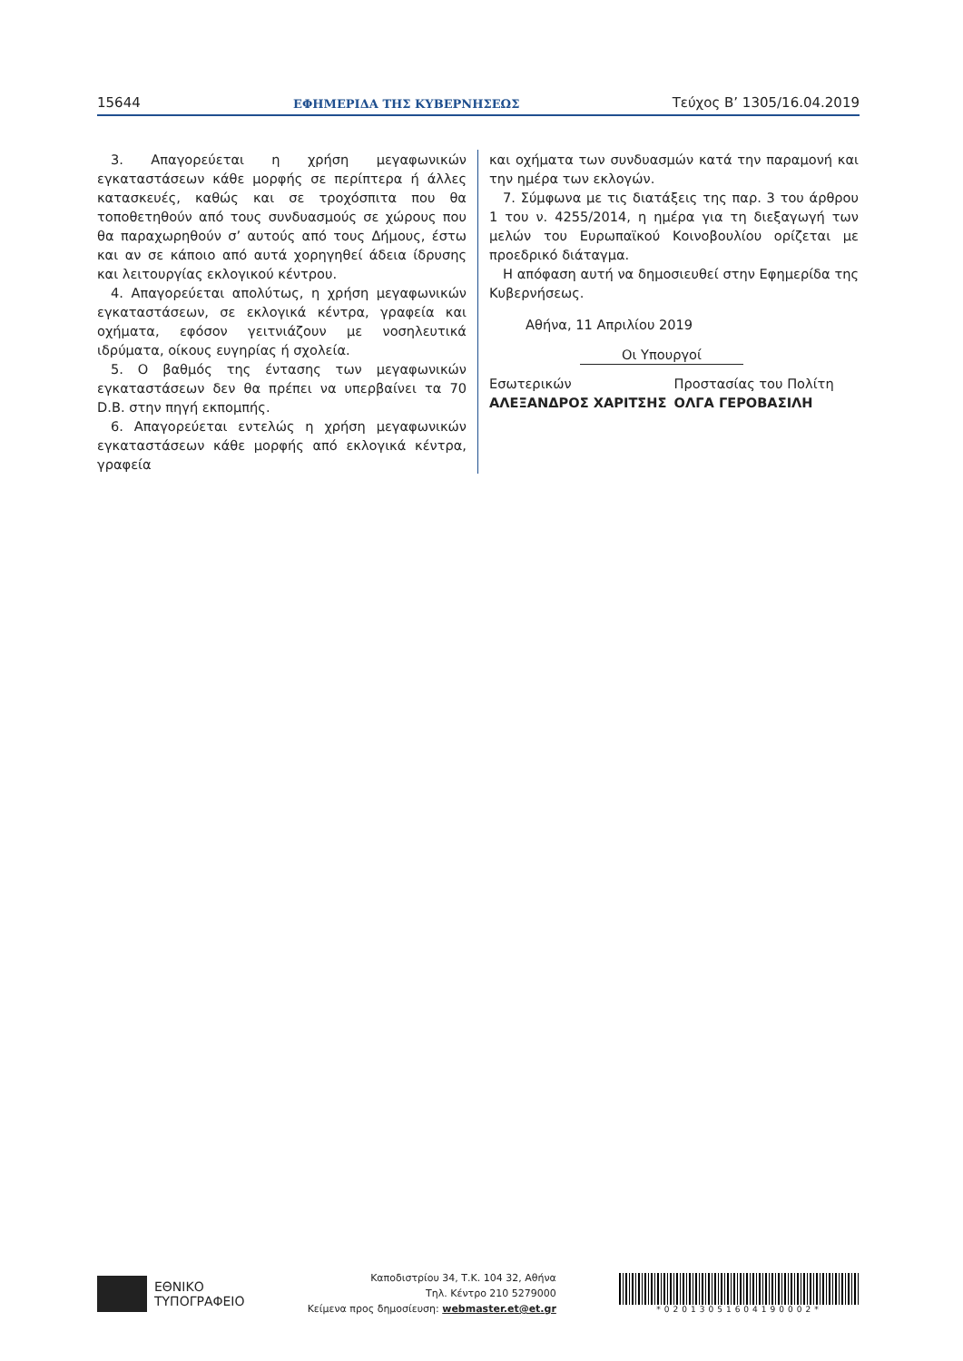15644 ΕΦΗΜΕΡΙΔΑ ΤΗΣ ΚΥΒΕΡΝΗΣΕΩΣ Τεύχος Β’ 1305/16.04.2019
3. Απαγορεύεται η χρήση μεγαφωνικών εγκαταστάσεων κάθε μορφής σε περίπτερα ή άλλες κατασκευές, καθώς και σε τροχόσπιτα που θα τοποθετηθούν από τους συνδυασμούς σε χώρους που θα παραχωρηθούν σ’ αυτούς από τους Δήμους, έστω και αν σε κάποιο από αυτά χορηγηθεί άδεια ίδρυσης και λειτουργίας εκλογικού κέντρου.
4. Απαγορεύεται απολύτως, η χρήση μεγαφωνικών εγκαταστάσεων, σε εκλογικά κέντρα, γραφεία και οχήματα, εφόσον γειτνιάζουν με νοσηλευτικά ιδρύματα, οίκους ευγηρίας ή σχολεία.
5. Ο βαθμός της έντασης των μεγαφωνικών εγκαταστάσεων δεν θα πρέπει να υπερβαίνει τα 70 D.B. στην πηγή εκπομπής.
6. Απαγορεύεται εντελώς η χρήση μεγαφωνικών εγκαταστάσεων κάθε μορφής από εκλογικά κέντρα, γραφεία
και οχήματα των συνδυασμών κατά την παραμονή και την ημέρα των εκλογών.
7. Σύμφωνα με τις διατάξεις της παρ. 3 του άρθρου 1 του ν. 4255/2014, η ημέρα για τη διεξαγωγή των μελών του Ευρωπαϊκού Κοινοβουλίου ορίζεται με προεδρικό διάταγμα.
Η απόφαση αυτή να δημοσιευθεί στην Εφημερίδα της Κυβερνήσεως.
Αθήνα, 11 Απριλίου 2019
Οι Υπουργοί
Εσωτερικών
ΑΛΕΞΑΝΔΡΟΣ ΧΑΡΙΤΣΗΣ
Προστασίας του Πολίτη
ΟΛΓΑ ΓΕΡΟΒΑΣΙΛΗ
ΕΘΝΙΚΟ
ΤΥΠΟΓΡΑΦΕΙΟ
Καποδιστρίου 34, Τ.Κ. 104 32, Αθήνα
Τηλ. Κέντρο 210 5279000
Κείμενα προς δημοσίευση: webmaster.et@et.gr
*02013051604190002*